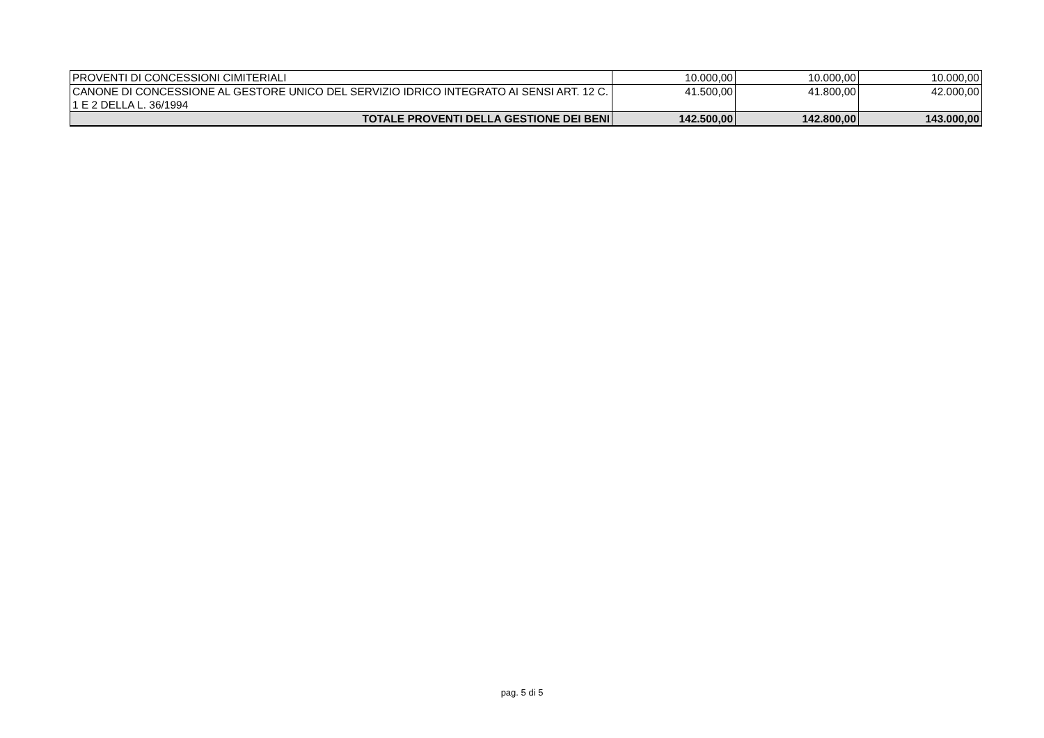| PROVENTI DI CONCESSIONI CIMITERIALI | 10.000,00 | 10.000,00 | 10.000,00 |
| CANONE DI CONCESSIONE AL GESTORE UNICO DEL SERVIZIO IDRICO INTEGRATO AI SENSI ART. 12 C. 1 E 2 DELLA L. 36/1994 | 41.500,00 | 41.800,00 | 42.000,00 |
| TOTALE PROVENTI DELLA GESTIONE DEI BENI | 142.500,00 | 142.800,00 | 143.000,00 |
pag. 5 di 5